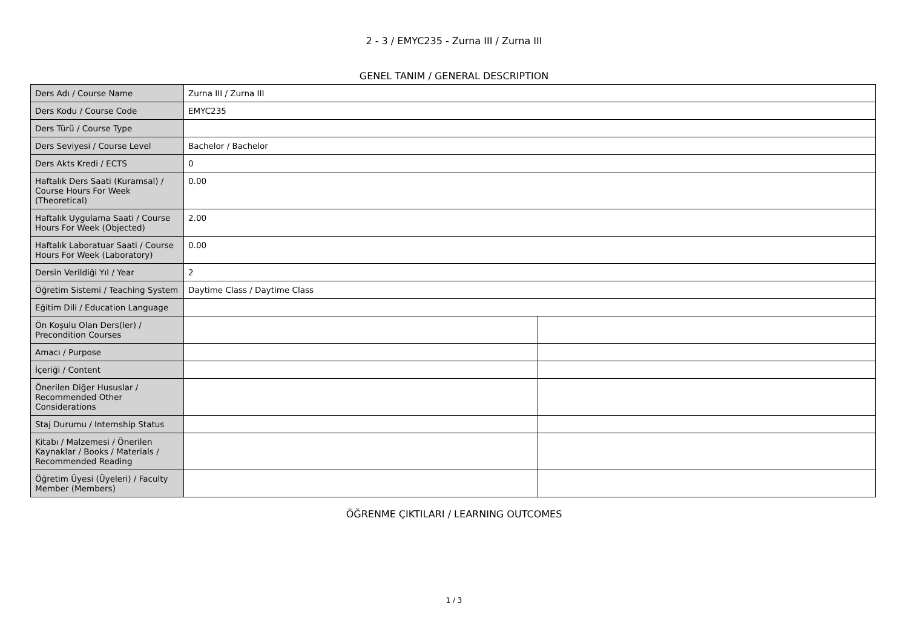2 - 3 / EMYC235 - Zurna III / Zurna III
GENEL TANIM / GENERAL DESCRIPTION
| Ders Adı / Course Name | Zurna III / Zurna III | |
| Ders Kodu / Course Code | EMYC235 | |
| Ders Türü / Course Type | | |
| Ders Seviyesi / Course Level | Bachelor / Bachelor | |
| Ders Akts Kredi / ECTS | 0 | |
| Haftalık Ders Saati (Kuramsal) / Course Hours For Week (Theoretical) | 0.00 | |
| Haftalık Uygulama Saati / Course Hours For Week (Objected) | 2.00 | |
| Haftalık Laboratuar Saati / Course Hours For Week (Laboratory) | 0.00 | |
| Dersin Verildiği Yıl / Year | 2 | |
| Öğretim Sistemi / Teaching System | Daytime Class / Daytime Class | |
| Eğitim Dili / Education Language | | |
| Ön Koşulu Olan Ders(ler) / Precondition Courses | | |
| Amacı / Purpose | | |
| İçeriği / Content | | |
| Önerilen Diğer Hususlar / Recommended Other Considerations | | |
| Staj Durumu / Internship Status | | |
| Kitabı / Malzemesi / Önerilen Kaynaklar / Books / Materials / Recommended Reading | | |
| Öğretim Üyesi (Üyeleri) / Faculty Member (Members) | | |
ÖĞRENME ÇIKTILARI / LEARNING OUTCOMES
1 / 3